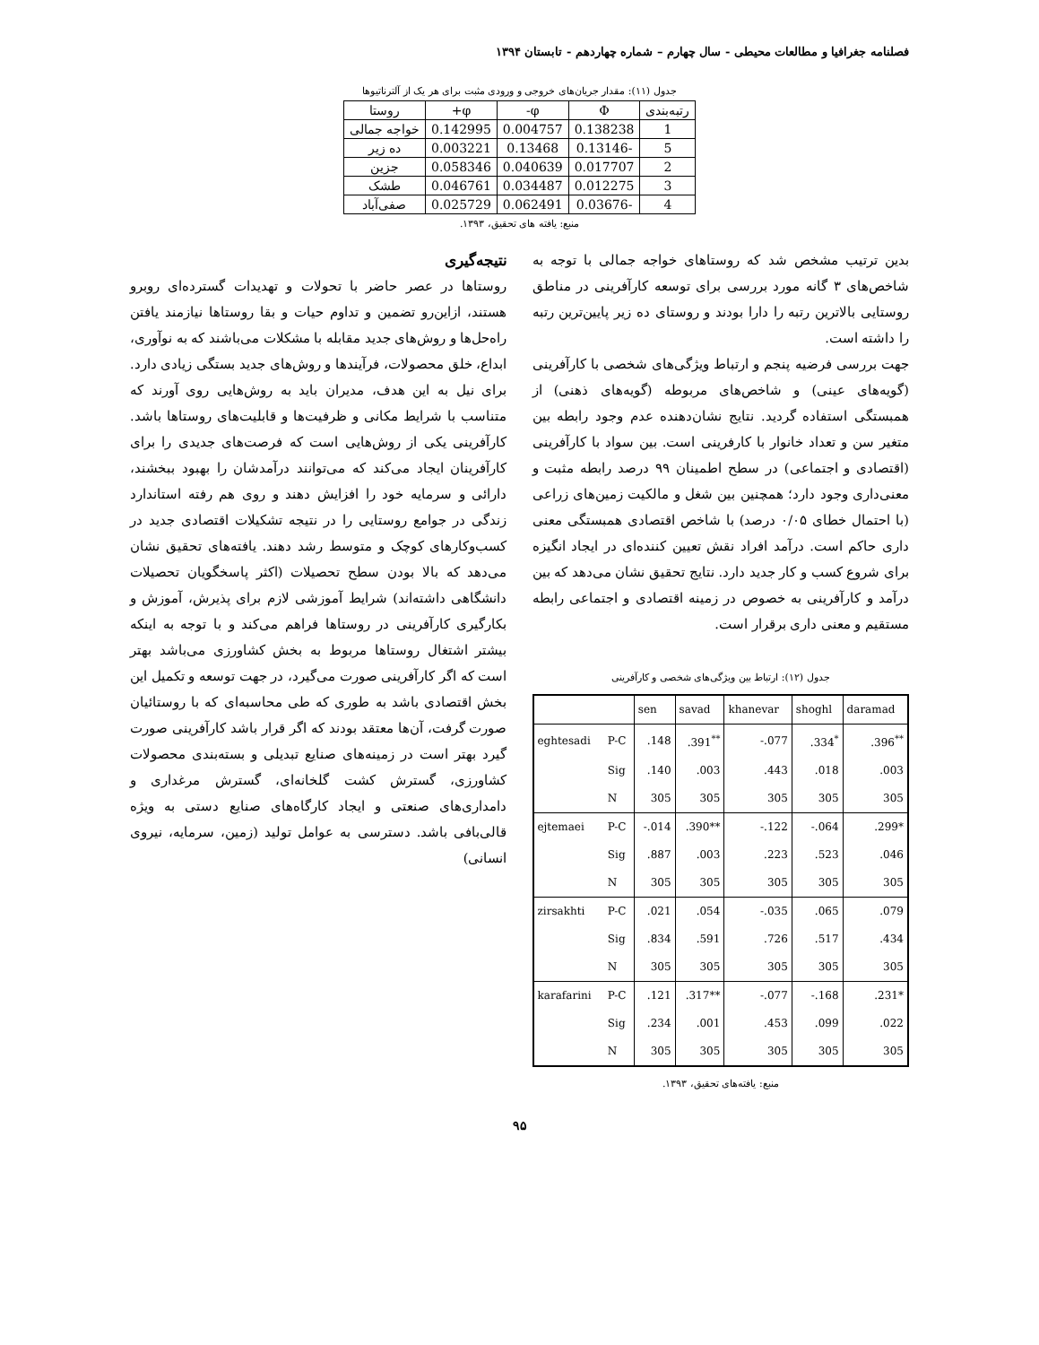فصلنامه جغرافیا و مطالعات محیطی - سال چهارم – شماره چهاردهم - تابستان ۱۳۹۴
جدول (۱۱): مقدار جریان‌های خروجی و ورودی مثبت برای هر یک از آلترناتیوها
| رتبه‌بندی | Φ | φ- | φ+ | روستا |
| --- | --- | --- | --- | --- |
| 1 | 0.138238 | 0.004757 | 0.142995 | خواجه جمالی |
| 5 | -0.13146 | 0.13468 | 0.003221 | ده زیر |
| 2 | 0.017707 | 0.040639 | 0.058346 | جزین |
| 3 | 0.012275 | 0.034487 | 0.046761 | طشک |
| 4 | -0.03676 | 0.062491 | 0.025729 | صفی‌آباد |
منبع: یافته های تحقیق، ۱۳۹۳.
بدین ترتیب مشخص شد که روستاهای خواجه جمالی با توجه به شاخص‌های ۳ گانه مورد بررسی برای توسعه کارآفرینی در مناطق روستایی بالاترین رتبه را دارا بودند و روستای ده زیر پایین‌ترین رتبه را داشته است.
جهت بررسی فرضیه پنجم و ارتباط ویژگی‌های شخصی با کارآفرینی (گویه‌های عینی) و شاخص‌های مربوطه (گویه‌های ذهنی) از همبستگی استفاده گردید. نتایج نشان‌دهنده عدم وجود رابطه بین متغیر سن و تعداد خانوار با کارفرینی است. بین سواد با کارآفرینی (اقتصادی و اجتماعی) در سطح اطمینان ۹۹ درصد رابطه مثبت و معنی‌داری وجود دارد؛ همچنین بین شغل و مالکیت زمین‌های زراعی (با احتمال خطای ۰/۰۵ درصد) با شاخص اقتصادی همبستگی معنی داری حاکم است. درآمد افراد نقش تعیین کننده‌ای در ایجاد انگیزه برای شروع کسب و کار جدید دارد. نتایج تحقیق نشان می‌دهد که بین درآمد و کارآفرینی به خصوص در زمینه اقتصادی و اجتماعی رابطه مستقیم و معنی داری برقرار است.
جدول (۱۲): ارتباط بین ویژگی‌های شخصی و کارآفرینی
| | | sen | savad | khanevar | shoghl | daramad |
| --- | --- | --- | --- | --- | --- | --- |
| eghtesadi | P-C | .148 | .391<sup>**</sup> | -.077 | .334<sup>*</sup> | .396<sup>**</sup> |
| | Sig | .140 | .003 | .443 | .018 | .003 |
| | N | 305 | 305 | 305 | 305 | 305 |
| ejtemaei | P-C | -.014 | .390** | -.122 | -.064 | .299* |
| | Sig | .887 | .003 | .223 | .523 | .046 |
| | N | 305 | 305 | 305 | 305 | 305 |
| zirsakhti | P-C | .021 | .054 | -.035 | .065 | .079 |
| | Sig | .834 | .591 | .726 | .517 | .434 |
| | N | 305 | 305 | 305 | 305 | 305 |
| karafarini | P-C | .121 | .317** | -.077 | -.168 | .231* |
| | Sig | .234 | .001 | .453 | .099 | .022 |
| | N | 305 | 305 | 305 | 305 | 305 |
منبع: یافته‌های تحقیق، ۱۳۹۳.
نتیجه‌گیری
روستاها در عصر حاضر با تحولات و تهدیدات گسترده‌ای روبرو هستند، ازاین‌رو تضمین و تداوم حیات و بقا روستاها نیازمند یافتن راه‌حل‌ها و روش‌های جدید مقابله با مشکلات می‌باشند که به نوآوری، ابداع، خلق محصولات، فرآیندها و روش‌های جدید بستگی زیادی دارد. برای نیل به این هدف، مدیران باید به روش‌هایی روی آورند که متناسب با شرایط مکانی و ظرفیت‌ها و قابلیت‌های روستاها باشد. کارآفرینی یکی از روش‌هایی است که فرصت‌های جدیدی را برای کارآفرینان ایجاد می‌کند که می‌توانند درآمدشان را بهبود ببخشند، دارائی و سرمایه خود را افزایش دهند و روی هم رفته استاندارد زندگی در جوامع روستایی را در نتیجه تشکیلات اقتصادی جدید در کسب‌وکارهای کوچک و متوسط رشد دهند. یافته‌های تحقیق نشان می‌دهد که بالا بودن سطح تحصیلات (اکثر پاسخگویان تحصیلات دانشگاهی داشته‌اند) شرایط آموزشی لازم برای پذیرش، آموزش و بکارگیری کارآفرینی در روستاها فراهم می‌کند و با توجه به اینکه بیشتر اشتغال روستاها مربوط به بخش کشاورزی می‌باشد بهتر است که اگر کارآفرینی صورت می‌گیرد، در جهت توسعه و تکمیل این بخش اقتصادی باشد به طوری که طی محاسبه‌ای که با روستائیان صورت گرفت، آن‌ها معتقد بودند که اگر قرار باشد کارآفرینی صورت گیرد بهتر است در زمینه‌های صنایع تبدیلی و بسته‌بندی محصولات کشاورزی، گسترش کشت گلخانه‌ای، گسترش مرغداری و دامداری‌های صنعتی و ایجاد کارگاه‌های صنایع دستی به ویژه قالی‌بافی باشد. دسترسی به عوامل تولید (زمین، سرمایه، نیروی انسانی)
۹۵